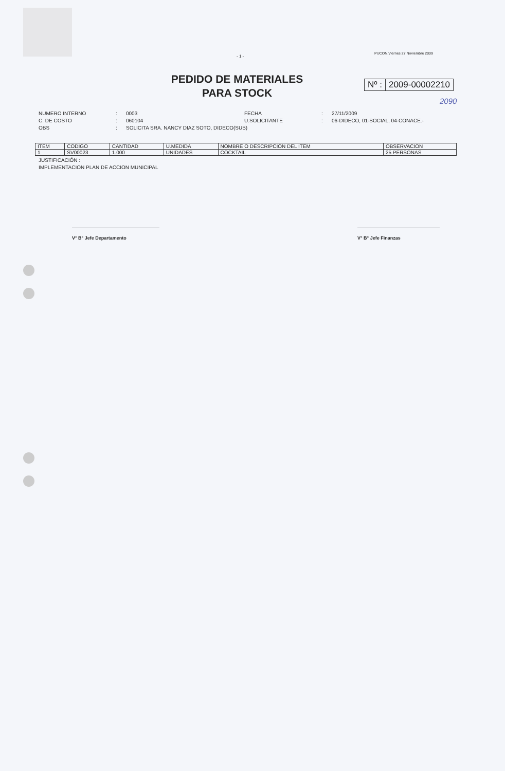- 1 -
PUCON,Viernes 27 Noviembre 2009
PEDIDO DE MATERIALES
PARA STOCK
Nº : 2009-00002210
2090
NUMERO INTERNO
:
0003
FECHA
:
27/11/2009
C. DE COSTO
:
060104
U.SOLICITANTE
:
06-DIDECO, 01-SOCIAL, 04-CONACE.-
OBS
:
SOLICITA SRA. NANCY DIAZ SOTO, DIDECO(SUB)
| ITEM | CODIGO | CANTIDAD | U.MEDIDA | NOMBRE O DESCRIPCION DEL ITEM | OBSERVACION |
| --- | --- | --- | --- | --- | --- |
| 1 | SV00023 | 1.000 | UNIDADES | COCKTAIL | 25 PERSONAS |
JUSTIFICACIÓN :
IMPLEMENTACION PLAN DE ACCION MUNICIPAL
V° B° Jefe Departamento V° B° Jefe Finanzas